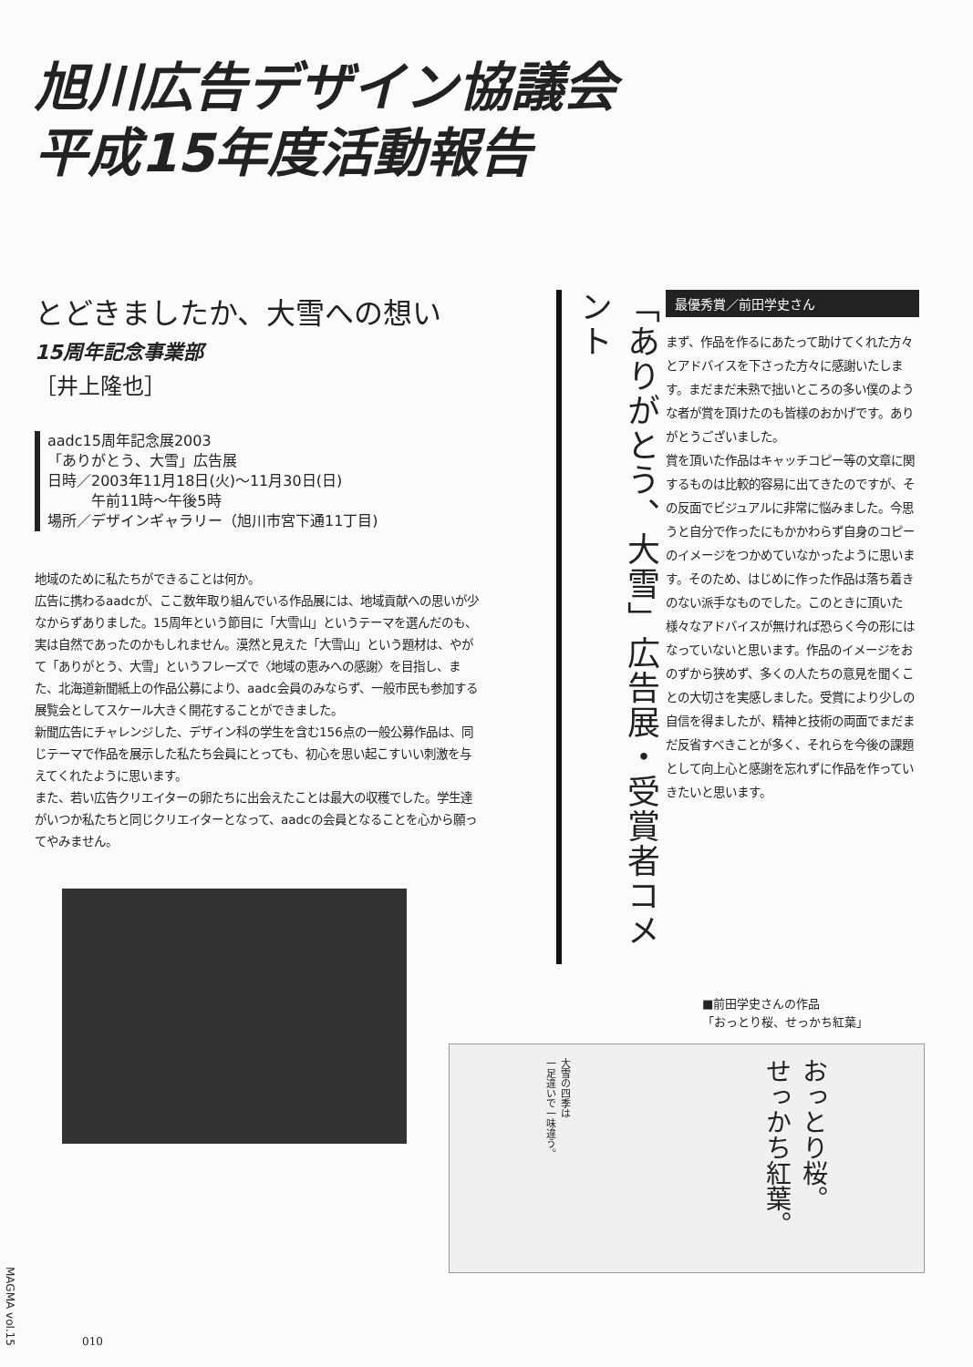旭川広告デザイン協議会
平成15年度活動報告
とどきましたか、大雪への想い
15周年記念事業部
［井上隆也］
aadc15周年記念展2003
「ありがとう、大雪」広告展
日時／2003年11月18日(火)〜11月30日(日)
　　　午前11時〜午後5時
場所／デザインギャラリー（旭川市宮下通11丁目)
地域のために私たちができることは何か。
広告に携わるaadcが、ここ数年取り組んでいる作品展には、地域貢献への思いが少なからずありました。15周年という節目に「大雪山」というテーマを選んだのも、実は自然であったのかもしれません。漠然と見えた「大雪山」という題材は、やがて「ありがとう、大雪」というフレーズで〈地域の恵みへの感謝〉を目指し、また、北海道新聞紙上の作品公募により、aadc会員のみならず、一般市民も参加する展覧会としてスケール大きく開花することができました。
新聞広告にチャレンジした、デザイン科の学生を含む156点の一般公募作品は、同じテーマで作品を展示した私たち会員にとっても、初心を思い起こすいい刺激を与えてくれたように思います。
また、若い広告クリエイターの卵たちに出会えたことは最大の収穫でした。学生達がいつか私たちと同じクリエイターとなって、aadcの会員となることを心から願ってやみません。
「ありがとう、大雪」広告展・受賞者コメント
最優秀賞／前田学史さん
まず、作品を作るにあたって助けてくれた方々とアドバイスを下さった方々に感謝いたします。まだまだ未熟で拙いところの多い僕のような者が賞を頂けたのも皆様のおかげです。ありがとうございました。
賞を頂いた作品はキャッチコピー等の文章に関するものは比較的容易に出てきたのですが、その反面でビジュアルに非常に悩みました。今思うと自分で作ったにもかかわらず自身のコピーのイメージをつかめていなかったように思います。そのため、はじめに作った作品は落ち着きのない派手なものでした。このときに頂いた様々なアドバイスが無ければ恐らく今の形にはなっていないと思います。作品のイメージをおのずから狭めず、多くの人たちの意見を聞くことの大切さを実感しました。受賞により少しの自信を得ましたが、精神と技術の両面でまだまだ反省すべきことが多く、それらを今後の課題として向上心と感謝を忘れずに作品を作っていきたいと思います。
■前田学史さんの作品
「おっとり桜、せっかち紅葉」
大雪の四季は
一足違いで一味違う。
おっとり桜。
せっかち紅葉。
MAGMA vol.15
010